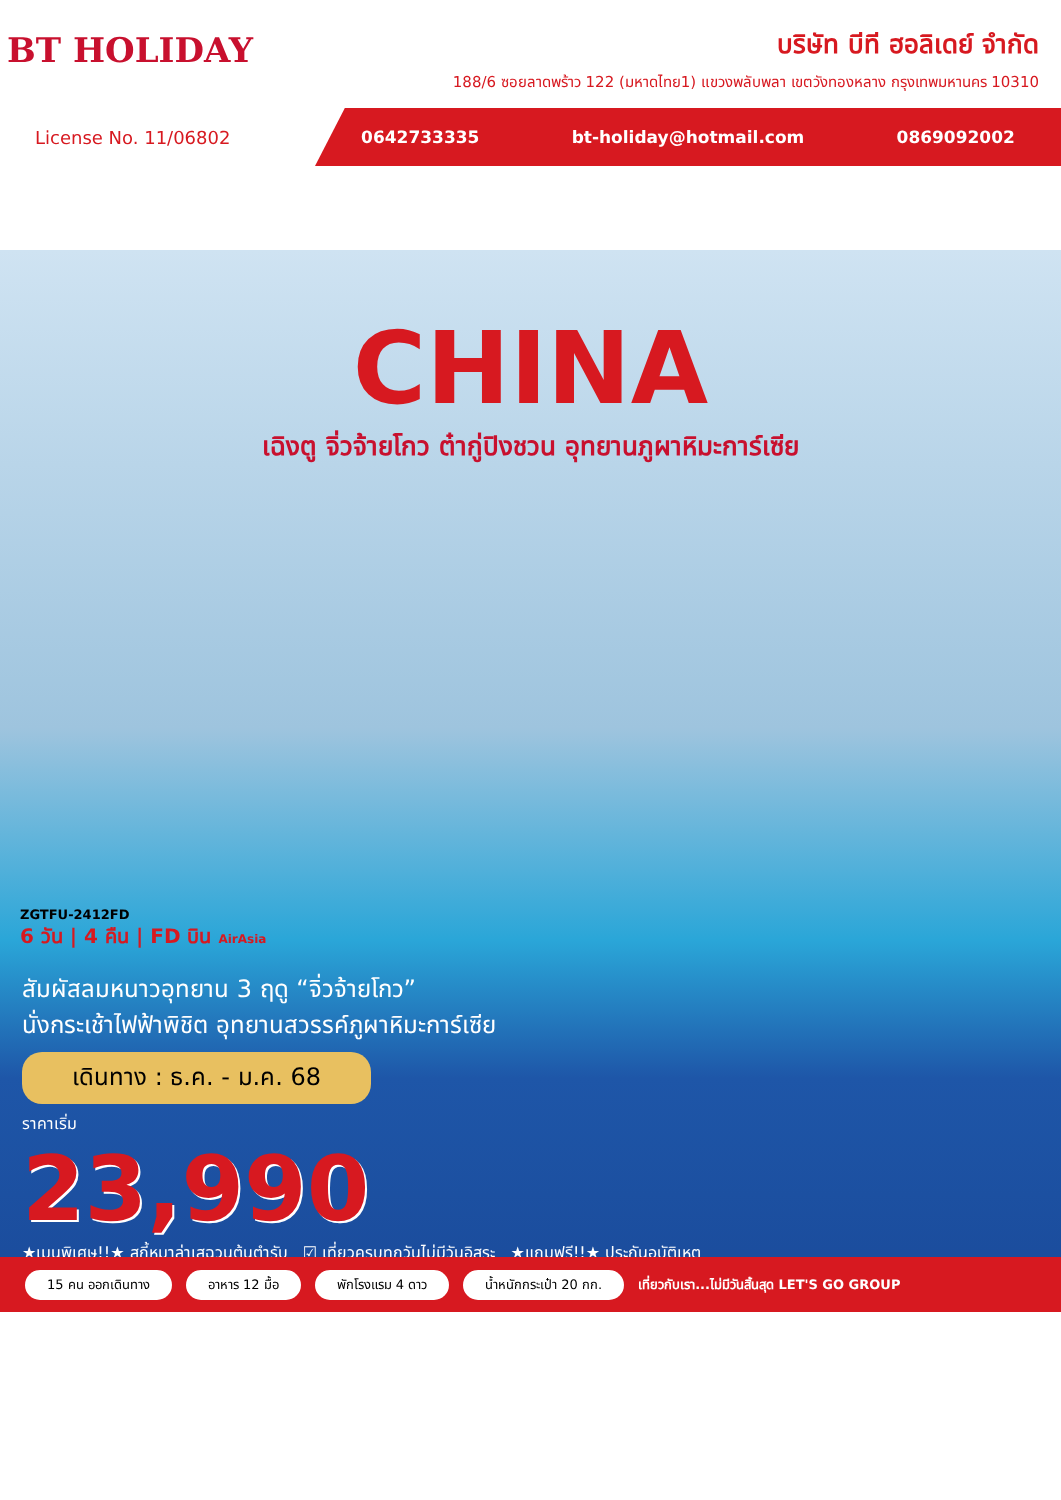BT HOLIDAY
บริษัท บีที ฮอลิเดย์ จำกัด
188/6 ซอยลาดพร้าว 122 (มหาดไทย1) แขวงพลับพลา เขตวังทองหลาง กรุงเทพมหานคร 10310
License No. 11/06802 0642733335 bt-holiday@hotmail.com 0869092002
CHINA
เฉิงตู จิ่วจ้ายโกว ต๋ากู่ปิงชวน อุทยานภูผาหิมะการ์เซีย
ZGTFU-2412FD
6 วัน | 4 คืน | FD บิน AirAsia
สัมผัสลมหนาวอุทยาน 3 ฤดู “จิ่วจ้ายโกว”
นั่งกระเช้าไฟฟ้าพิชิต อุทยานสวรรค์ภูผาหิมะการ์เซีย
เดินทาง : ธ.ค. - ม.ค. 68
ราคาเริ่ม
23,990
★เมนูพิเศษ!!★ สุกี้หมาล่าเสฉวนต้นตำรับ ☑ เที่ยวครบทุกวันไม่มีวันอิสระ ★แถมฟรี!!★ ประกันอุบัติเหตุ
15 คน ออกเดินทาง อาหาร 12 มื้อ พักโรงแรม 4 ดาว น้ำหนักกระเป๋า 20 กก. เที่ยวกับเรา...ไม่มีวันสิ้นสุด LET'S GO GROUP